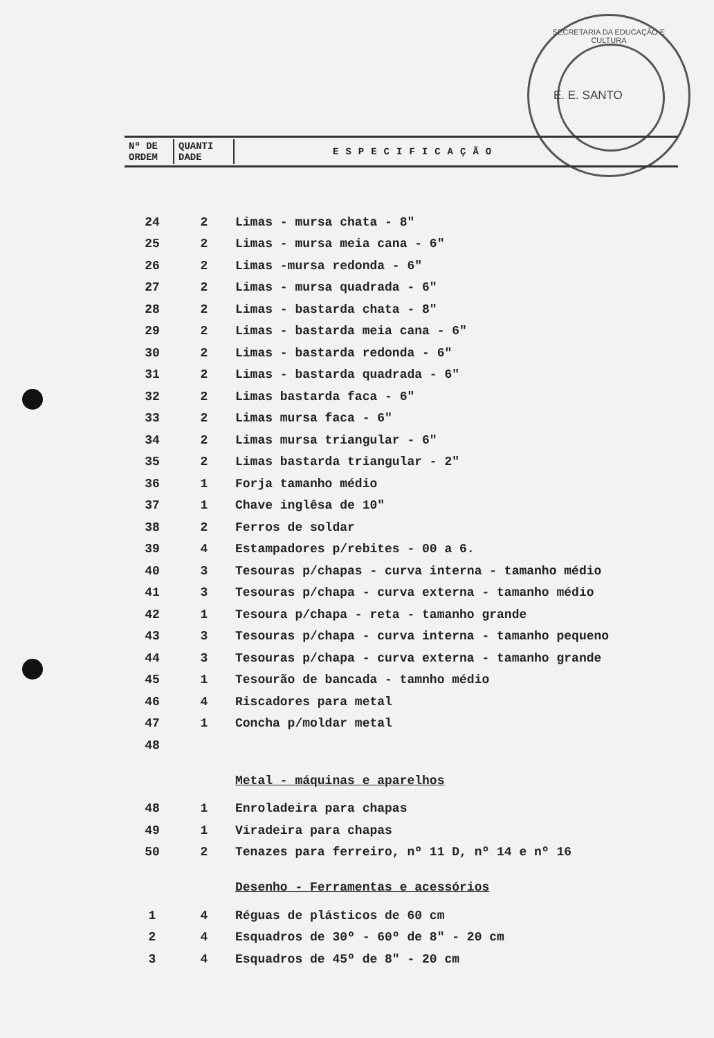SECRETARIA DA EDUCAÇÃO E CULTURA
E. E. SANTO
| Nº DE ORDEM | QUANTI DADE | ESPECIFICAÇÃO |
| 24 | 2 | Limas - mursa chata - 8" |
| 25 | 2 | Limas - mursa meia cana - 6" |
| 26 | 2 | Limas -mursa redonda - 6" |
| 27 | 2 | Limas - mursa quadrada - 6" |
| 28 | 2 | Limas - bastarda chata - 8" |
| 29 | 2 | Limas - bastarda meia cana - 6" |
| 30 | 2 | Limas - bastarda redonda - 6" |
| 31 | 2 | Limas - bastarda quadrada - 6" |
| 32 | 2 | Limas bastarda faca - 6" |
| 33 | 2 | Limas mursa faca - 6" |
| 34 | 2 | Limas mursa triangular - 6" |
| 35 | 2 | Limas bastarda triangular - 2" |
| 36 | 1 | Forja tamanho médio |
| 37 | 1 | Chave inglêsa de 10" |
| 38 | 2 | Ferros de soldar |
| 39 | 4 | Estampadores p/rebites - 00 a 6. |
| 40 | 3 | Tesouras p/chapas - curva interna - tamanho médio |
| 41 | 3 | Tesouras p/chapa - curva externa - tamanho médio |
| 42 | 1 | Tesoura p/chapa - reta - tamanho grande |
| 43 | 3 | Tesouras p/chapa - curva interna - tamanho pequeno |
| 44 | 3 | Tesouras p/chapa - curva externa - tamanho grande |
| 45 | 1 | Tesourão de bancada - tamnho médio |
| 46 | 4 | Riscadores para metal |
| 47 | 1 | Concha p/moldar metal |
| 48 | | |
| | | Metal - máquinas e aparelhos |
| 48 | 1 | Enroladeira para chapas |
| 49 | 1 | Viradeira para chapas |
| 50 | 2 | Tenazes para ferreiro, nº 11 D, nº 14 e nº 16 |
| | | Desenho - Ferramentas e acessórios |
| 1 | 4 | Réguas de plásticos de 60 cm |
| 2 | 4 | Esquadros de 30º - 60º de 8" - 20 cm |
| 3 | 4 | Esquadros de 45º de 8" - 20 cm |